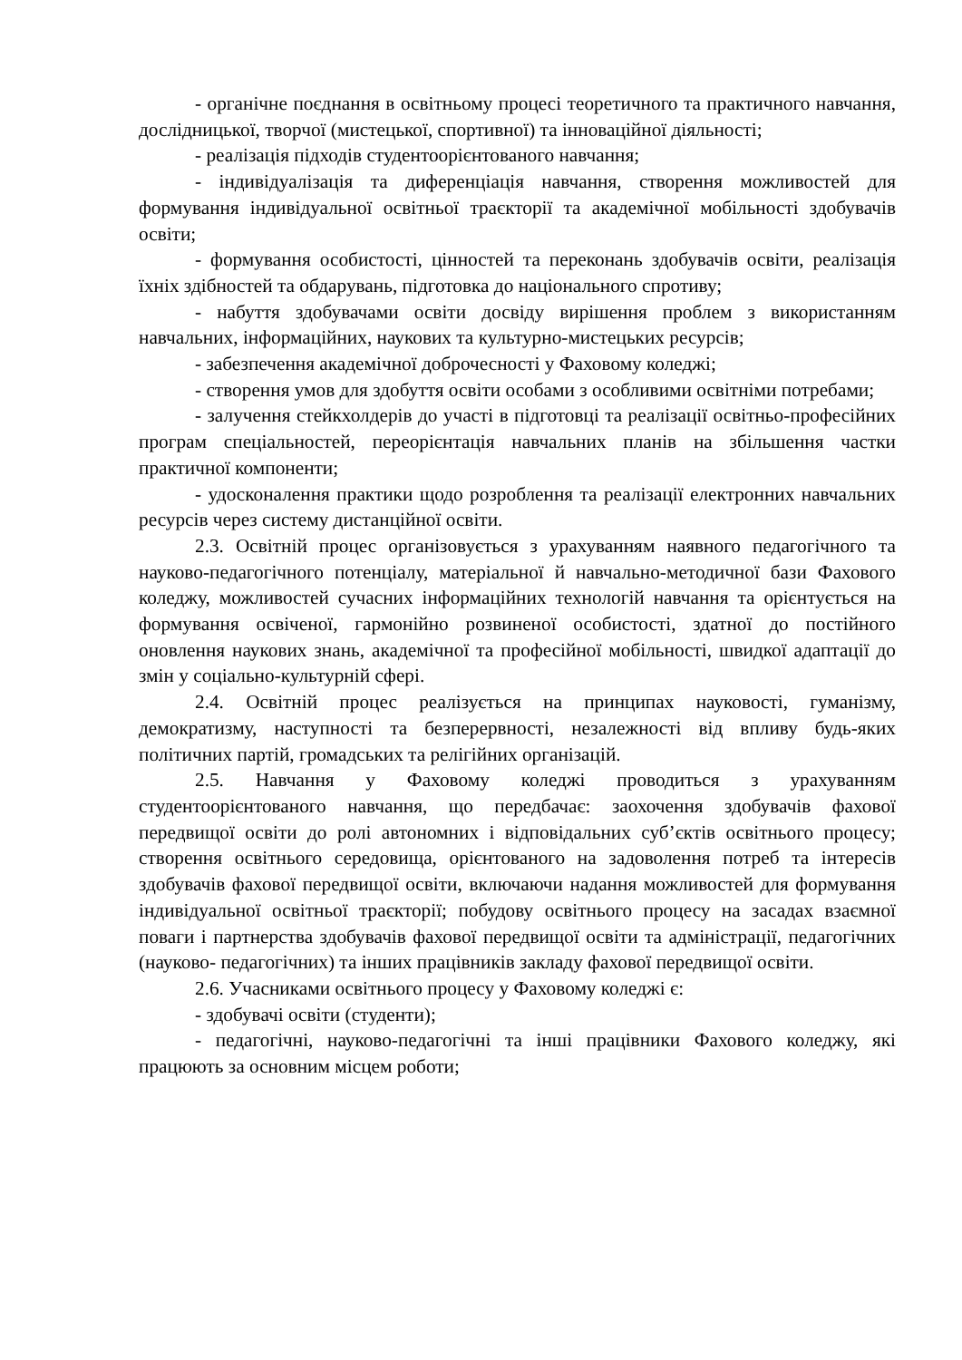- органічне поєднання в освітньому процесі теоретичного та практичного навчання, дослідницької, творчої (мистецької, спортивної) та інноваційної діяльності;
- реалізація підходів студентоорієнтованого навчання;
- індивідуалізація та диференціація навчання, створення можливостей для формування індивідуальної освітньої траєкторії та академічної мобільності здобувачів освіти;
- формування особистості, цінностей та переконань здобувачів освіти, реалізація їхніх здібностей та обдарувань, підготовка до національного спротиву;
- набуття здобувачами освіти досвіду вирішення проблем з використанням навчальних, інформаційних, наукових та культурно-мистецьких ресурсів;
- забезпечення академічної доброчесності у Фаховому коледжі;
- створення умов для здобуття освіти особами з особливими освітніми потребами;
- залучення стейкхолдерів до участі в підготовці та реалізації освітньо-професійних програм спеціальностей, переорієнтація навчальних планів на збільшення частки практичної компоненти;
- удосконалення практики щодо розроблення та реалізації електронних навчальних ресурсів через систему дистанційної освіти.
2.3. Освітній процес організовується з урахуванням наявного педагогічного та науково-педагогічного потенціалу, матеріальної й навчально-методичної бази Фахового коледжу, можливостей сучасних інформаційних технологій навчання та орієнтується на формування освіченої, гармонійно розвиненої особистості, здатної до постійного оновлення наукових знань, академічної та професійної мобільності, швидкої адаптації до змін у соціально-культурній сфері.
2.4. Освітній процес реалізується на принципах науковості, гуманізму, демократизму, наступності та безперервності, незалежності від впливу будь-яких політичних партій, громадських та релігійних організацій.
2.5. Навчання у Фаховому коледжі проводиться з урахуванням студентоорієнтованого навчання, що передбачає: заохочення здобувачів фахової передвищої освіти до ролі автономних і відповідальних суб’єктів освітнього процесу; створення освітнього середовища, орієнтованого на задоволення потреб та інтересів здобувачів фахової передвищої освіти, включаючи надання можливостей для формування індивідуальної освітньої траєкторії; побудову освітнього процесу на засадах взаємної поваги і партнерства здобувачів фахової передвищої освіти та адміністрації, педагогічних (науково- педагогічних) та інших працівників закладу фахової передвищої освіти.
2.6. Учасниками освітнього процесу у Фаховому коледжі є:
- здобувачі освіти (студенти);
- педагогічні, науково-педагогічні та інші працівники Фахового коледжу, які працюють за основним місцем роботи;